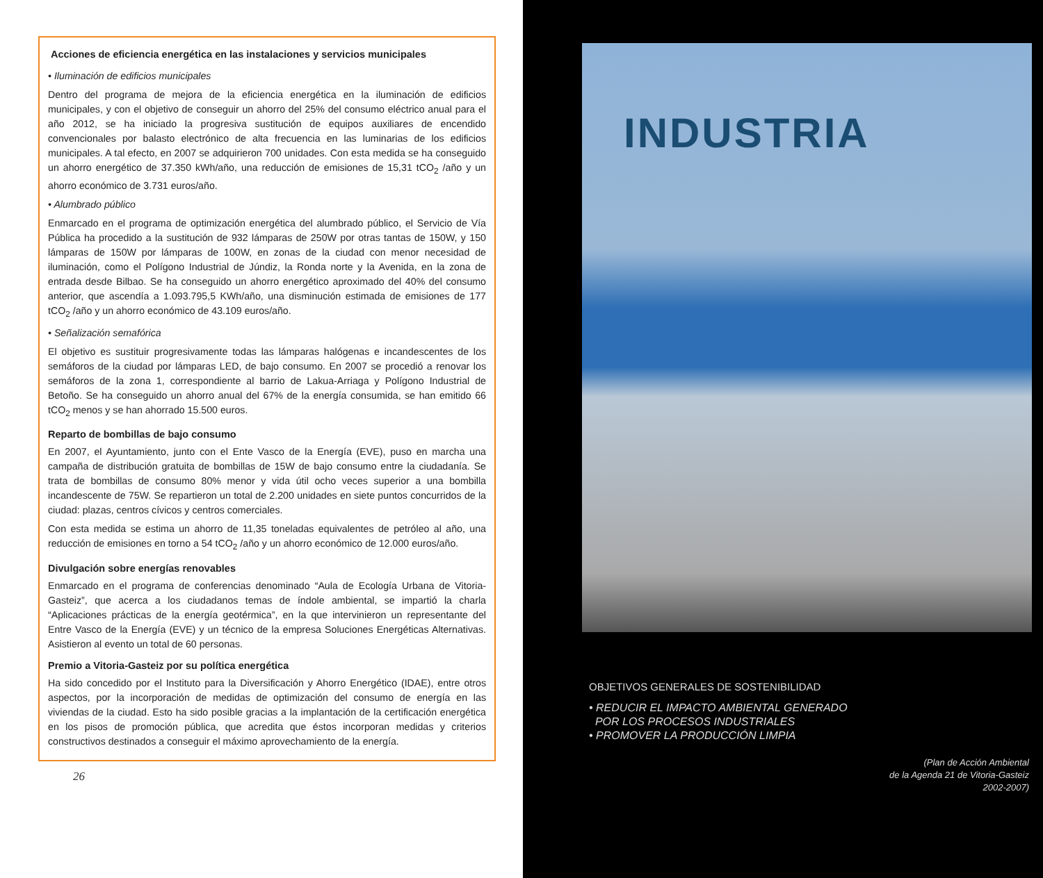Acciones de eficiencia energética en las instalaciones y servicios municipales
• Iluminación de edificios municipales
Dentro del programa de mejora de la eficiencia energética en la iluminación de edificios municipales, y con el objetivo de conseguir un ahorro del 25% del consumo eléctrico anual para el año 2012, se ha iniciado la progresiva sustitución de equipos auxiliares de encendido convencionales por balasto electrónico de alta frecuencia en las luminarias de los edificios municipales. A tal efecto, en 2007 se adquirieron 700 unidades. Con esta medida se ha conseguido un ahorro energético de 37.350 kWh/año, una reducción de emisiones de 15,31 tCO<sub>2</sub> /año y un ahorro económico de 3.731 euros/año.
• Alumbrado público
Enmarcado en el programa de optimización energética del alumbrado público, el Servicio de Vía Pública ha procedido a la sustitución de 932 lámparas de 250W por otras tantas de 150W, y 150 lámparas de 150W por lámparas de 100W, en zonas de la ciudad con menor necesidad de iluminación, como el Polígono Industrial de Júndiz, la Ronda norte y la Avenida, en la zona de entrada desde Bilbao. Se ha conseguido un ahorro energético aproximado del 40% del consumo anterior, que ascendía a 1.093.795,5 KWh/año, una disminución estimada de emisiones de 177 tCO<sub>2</sub> /año y un ahorro económico de 43.109 euros/año.
• Señalización semafórica
El objetivo es sustituir progresivamente todas las lámparas halógenas e incandescentes de los semáforos de la ciudad por lámparas LED, de bajo consumo. En 2007 se procedió a renovar los semáforos de la zona 1, correspondiente al barrio de Lakua-Arriaga y Polígono Industrial de Betoño. Se ha conseguido un ahorro anual del 67% de la energía consumida, se han emitido 66 tCO<sub>2</sub> menos y se han ahorrado 15.500 euros.
Reparto de bombillas de bajo consumo
En 2007, el Ayuntamiento, junto con el Ente Vasco de la Energía (EVE), puso en marcha una campaña de distribución gratuita de bombillas de 15W de bajo consumo entre la ciudadanía. Se trata de bombillas de consumo 80% menor y vida útil ocho veces superior a una bombilla incandescente de 75W. Se repartieron un total de 2.200 unidades en siete puntos concurridos de la ciudad: plazas, centros cívicos y centros comerciales.
Con esta medida se estima un ahorro de 11,35 toneladas equivalentes de petróleo al año, una reducción de emisiones en torno a 54 tCO<sub>2</sub> /año y un ahorro económico de 12.000 euros/año.
Divulgación sobre energías renovables
Enmarcado en el programa de conferencias denominado “Aula de Ecología Urbana de Vitoria-Gasteiz”, que acerca a los ciudadanos temas de índole ambiental, se impartió la charla “Aplicaciones prácticas de la energía geotérmica”, en la que intervinieron un representante del Entre Vasco de la Energía (EVE) y un técnico de la empresa Soluciones Energéticas Alternativas. Asistieron al evento un total de 60 personas.
Premio a Vitoria-Gasteiz por su política energética
Ha sido concedido por el Instituto para la Diversificación y Ahorro Energético (IDAE), entre otros aspectos, por la incorporación de medidas de optimización del consumo de energía en las viviendas de la ciudad. Esto ha sido posible gracias a la implantación de la certificación energética en los pisos de promoción pública, que acredita que éstos incorporan medidas y criterios constructivos destinados a conseguir el máximo aprovechamiento de la energía.
26
INDUSTRIA
OBJETIVOS GENERALES DE SOSTENIBILIDAD
• REDUCIR EL IMPACTO AMBIENTAL GENERADO
POR LOS PROCESOS INDUSTRIALES
• PROMOVER LA PRODUCCIÓN LIMPIA
(Plan de Acción Ambiental
de la Agenda 21 de Vitoria-Gasteiz
2002-2007)